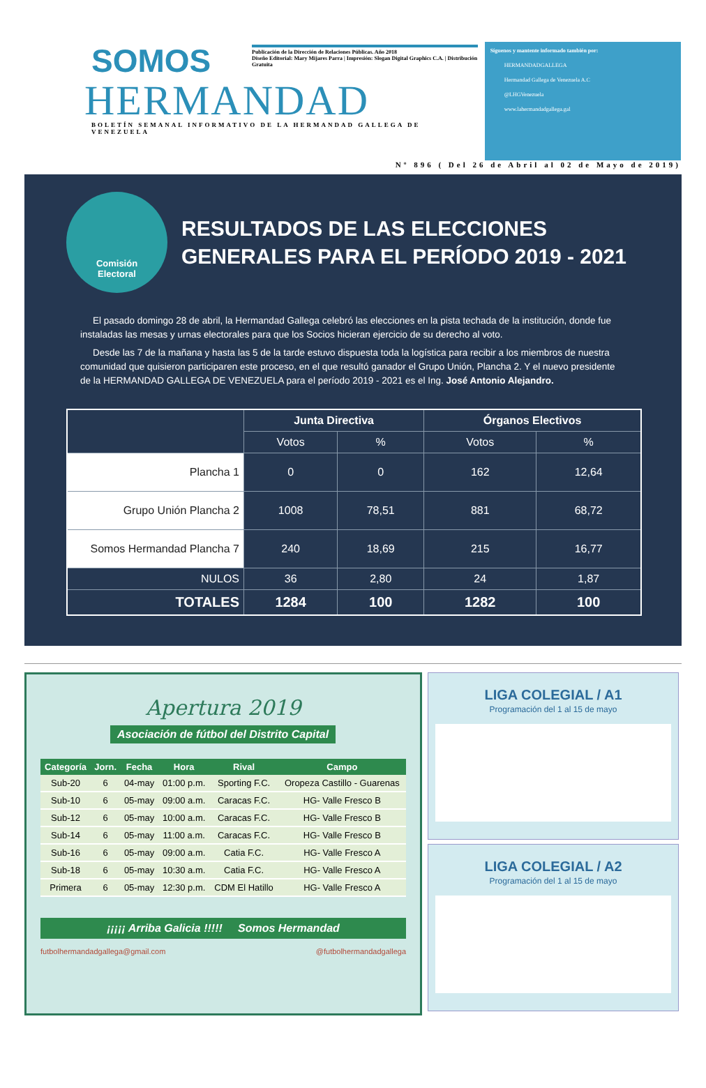Publicación de la Dirección de Relaciones Públicas. Año 2018
Diseño Editorial: Mary Mijares Parra | Impresión: Slogan Digital Graphics C.A. | Distribución Gratuita
SOMOS
HERMANDAD
BOLETÍN SEMANAL INFORMATIVO DE LA HERMANDAD GALLEGA DE VENEZUELA
Síguenos y mantente informado también por:
HERMANDADGALLEGA
Hermandad Gallega de Venezuela A.C
@LHGVenezuela
www.lahermandadgallega.gal
Nº 896 ( Del 26 de Abril al 02 de Mayo de 2019)
Comisión
Electoral
RESULTADOS DE LAS ELECCIONES
GENERALES PARA EL PERÍODO 2019 - 2021
El pasado domingo 28 de abril, la Hermandad Gallega celebró las elecciones en la pista techada de la institución, donde fue instaladas las mesas y urnas electorales para que los Socios hicieran ejercicio de su derecho al voto.
Desde las 7 de la mañana y hasta las 5 de la tarde estuvo dispuesta toda la logística para recibir a los miembros de nuestra comunidad que quisieron participaren este proceso, en el que resultó ganador el Grupo Unión, Plancha 2. Y el nuevo presidente de la HERMANDAD GALLEGA DE VENEZUELA para el período 2019 - 2021 es el Ing. José Antonio Alejandro.
| | Junta Directiva | | Órganos Electivos | |
| --- | --- | --- | --- | --- |
| | Votos | % | Votos | % |
| Plancha 1 | 0 | 0 | 162 | 12,64 |
| Grupo Unión Plancha 2 | 1008 | 78,51 | 881 | 68,72 |
| Somos Hermandad Plancha 7 | 240 | 18,69 | 215 | 16,77 |
| NULOS | 36 | 2,80 | 24 | 1,87 |
| TOTALES | 1284 | 100 | 1282 | 100 |
Apertura 2019
Asociación de fútbol del Distrito Capital
| Categoría | Jorn. | Fecha | Hora | Rival | Campo |
| --- | --- | --- | --- | --- | --- |
| Sub-20 | 6 | 04-may | 01:00 p.m. | Sporting F.C. | Oropeza Castillo - Guarenas |
| Sub-10 | 6 | 05-may | 09:00 a.m. | Caracas F.C. | HG- Valle Fresco B |
| Sub-12 | 6 | 05-may | 10:00 a.m. | Caracas F.C. | HG- Valle Fresco B |
| Sub-14 | 6 | 05-may | 11:00 a.m. | Caracas F.C. | HG- Valle Fresco B |
| Sub-16 | 6 | 05-may | 09:00 a.m. | Catia F.C. | HG- Valle Fresco A |
| Sub-18 | 6 | 05-may | 10:30 a.m. | Catia F.C. | HG- Valle Fresco A |
| Primera | 6 | 05-may | 12:30 p.m. | CDM El Hatillo | HG- Valle Fresco A |
¡¡¡¡¡ Arriba Galicia !!!!! Somos Hermandad
futbolhermandadgallega@gmail.com @futbolhermandadgallega
LIGA COLEGIAL / A1
Programación del 1 al 15 de mayo
LIGA COLEGIAL / A2
Programación del 1 al 15 de mayo